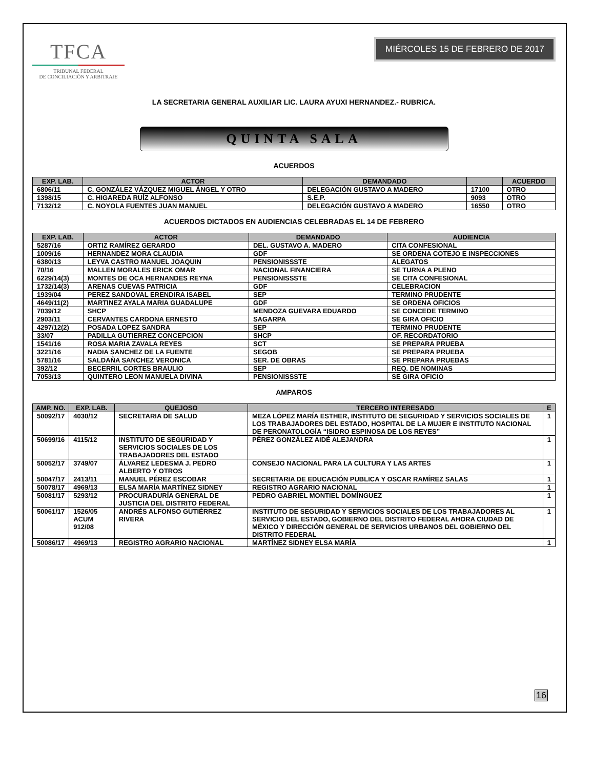TFCA
TRIBUNAL FEDERAL
DE CONCILIACIÓN Y ARBITRAJE
MIÉRCOLES 15 DE FEBRERO DE 2017
LA SECRETARIA GENERAL AUXILIAR LIC. LAURA AYUXI HERNANDEZ.- RUBRICA.
QUINTA SALA
ACUERDOS
| EXP. LAB. | ACTOR | DEMANDADO | | ACUERDO |
| --- | --- | --- | --- | --- |
| 6806/11 | C. GONZÁLEZ VÁZQUEZ MIGUEL ÁNGEL Y OTRO | DELEGACIÓN GUSTAVO A MADERO | 17100 | OTRO |
| 1398/15 | C. HIGAREDA RUÍZ ALFONSO | S.E.P. | 9093 | OTRO |
| 7132/12 | C. NOYOLA FUENTES JUAN MANUEL | DELEGACIÓN GUSTAVO A MADERO | 16550 | OTRO |
ACUERDOS DICTADOS EN AUDIENCIAS CELEBRADAS EL 14 DE FEBRERO
| EXP. LAB. | ACTOR | DEMANDADO | AUDIENCIA |
| --- | --- | --- | --- |
| 5287/16 | ORTIZ RAMÍREZ GERARDO | DEL. GUSTAVO A. MADERO | CITA CONFESIONAL |
| 1009/16 | HERNANDEZ MORA CLAUDIA | GDF | SE ORDENA COTEJO E INSPECCIONES |
| 6380/13 | LEYVA CASTRO MANUEL JOAQUIN | PENSIONISSSTE | ALEGATOS |
| 70/16 | MALLEN MORALES ERICK OMAR | NACIONAL FINANCIERA | SE TURNA A PLENO |
| 6229/14(3) | MONTES DE OCA HERNANDES REYNA | PENSIONISSSTE | SE CITA CONFESIONAL |
| 1732/14(3) | ARENAS CUEVAS PATRICIA | GDF | CELEBRACION |
| 1939/04 | PEREZ SANDOVAL ERENDIRA ISABEL | SEP | TERMINO PRUDENTE |
| 4649/11(2) | MARTINEZ AYALA MARIA GUADALUPE | GDF | SE ORDENA OFICIOS |
| 7039/12 | SHCP | MENDOZA GUEVARA EDUARDO | SE CONCEDE TERMINO |
| 2903/11 | CERVANTES CARDONA ERNESTO | SAGARPA | SE GIRA OFICIO |
| 4297/12(2) | POSADA LOPEZ SANDRA | SEP | TERMINO PRUDENTE |
| 33/07 | PADILLA GUTIERREZ CONCEPCION | SHCP | OF. RECORDATORIO |
| 1541/16 | ROSA MARIA ZAVALA REYES | SCT | SE PREPARA PRUEBA |
| 3221/16 | NADIA SANCHEZ DE LA FUENTE | SEGOB | SE PREPARA PRUEBA |
| 5781/16 | SALDAÑA SANCHEZ VERONICA | SER. DE OBRAS | SE PREPARA PRUEBAS |
| 392/12 | BECERRIL CORTES BRAULIO | SEP | REQ. DE NOMINAS |
| 7053/13 | QUINTERO LEON MANUELA DIVINA | PENSIONISSSTE | SE GIRA OFICIO |
AMPAROS
| AMP. NO. | EXP. LAB. | QUEJOSO | TERCERO INTERESADO | E |
| --- | --- | --- | --- | --- |
| 50092/17 | 4030/12 | SECRETARIA DE SALUD | MEZA LÓPEZ MARÍA ESTHER, INSTITUTO DE SEGURIDAD Y SERVICIOS SOCIALES DE LOS TRABAJADORES DEL ESTADO, HOSPITAL DE LA MUJER E INSTITUTO NACIONAL DE PERONATOLOGÍA “ISIDRO ESPINOSA DE LOS REYES” | 1 |
| 50699/16 | 4115/12 | INSTITUTO DE SEGURIDAD Y SERVICIOS SOCIALES DE LOS TRABAJADORES DEL ESTADO | PÉREZ GONZÁLEZ AIDÉ ALEJANDRA | 1 |
| 50052/17 | 3749/07 | ÁLVAREZ LEDESMA J. PEDRO ALBERTO Y OTROS | CONSEJO NACIONAL PARA LA CULTURA Y LAS ARTES | 1 |
| 50047/17 | 2413/11 | MANUEL PÉREZ ESCOBAR | SECRETARIA DE EDUCACIÓN PUBLICA Y OSCAR RAMÍREZ SALAS | 1 |
| 50078/17 | 4969/13 | ELSA MARÍA MARTÍNEZ SIDNEY | REGISTRO AGRARIO NACIONAL | 1 |
| 50081/17 | 5293/12 | PROCURADURÍA GENERAL DE JUSTICIA DEL DISTRITO FEDERAL | PEDRO GABRIEL MONTIEL DOMÍNGUEZ | 1 |
| 50061/17 | 1526/05 ACUM 912/08 | ANDRÉS ALFONSO GUTIÉRREZ RIVERA | INSTITUTO DE SEGURIDAD Y SERVICIOS SOCIALES DE LOS TRABAJADORES AL SERVICIO DEL ESTADO, GOBIERNO DEL DISTRITO FEDERAL AHORA CIUDAD DE MÉXICO Y DIRECCIÓN GENERAL DE SERVICIOS URBANOS DEL GOBIERNO DEL DISTRITO FEDERAL | 1 |
| 50086/17 | 4969/13 | REGISTRO AGRARIO NACIONAL | MARTÍNEZ SIDNEY ELSA MARÍA | 1 |
16